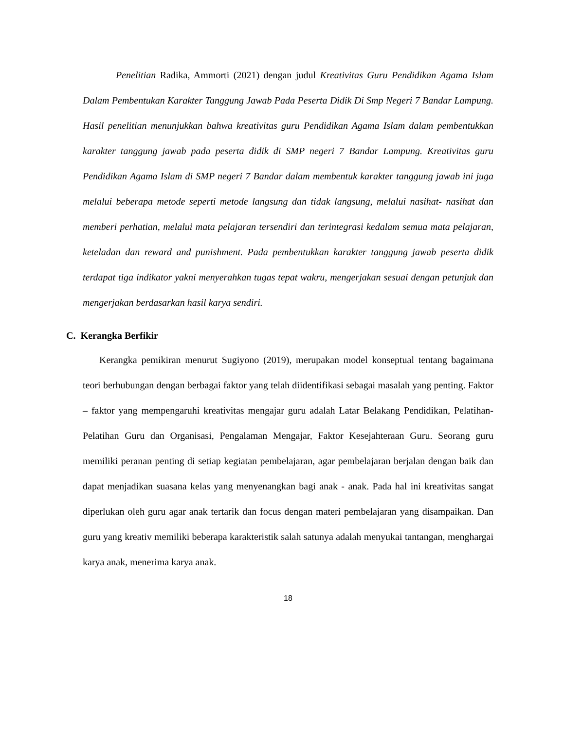Penelitian Radika, Ammorti (2021) dengan judul Kreativitas Guru Pendidikan Agama Islam Dalam Pembentukan Karakter Tanggung Jawab Pada Peserta Didik Di Smp Negeri 7 Bandar Lampung. Hasil penelitian menunjukkan bahwa kreativitas guru Pendidikan Agama Islam dalam pembentukkan karakter tanggung jawab pada peserta didik di SMP negeri 7 Bandar Lampung. Kreativitas guru Pendidikan Agama Islam di SMP negeri 7 Bandar dalam membentuk karakter tanggung jawab ini juga melalui beberapa metode seperti metode langsung dan tidak langsung, melalui nasihat- nasihat dan memberi perhatian, melalui mata pelajaran tersendiri dan terintegrasi kedalam semua mata pelajaran, keteladan dan reward and punishment. Pada pembentukkan karakter tanggung jawab peserta didik terdapat tiga indikator yakni menyerahkan tugas tepat wakru, mengerjakan sesuai dengan petunjuk dan mengerjakan berdasarkan hasil karya sendiri.
C. Kerangka Berfikir
Kerangka pemikiran menurut Sugiyono (2019), merupakan model konseptual tentang bagaimana teori berhubungan dengan berbagai faktor yang telah diidentifikasi sebagai masalah yang penting. Faktor – faktor yang mempengaruhi kreativitas mengajar guru adalah Latar Belakang Pendidikan, Pelatihan-Pelatihan Guru dan Organisasi, Pengalaman Mengajar, Faktor Kesejahteraan Guru. Seorang guru memiliki peranan penting di setiap kegiatan pembelajaran, agar pembelajaran berjalan dengan baik dan dapat menjadikan suasana kelas yang menyenangkan bagi anak - anak. Pada hal ini kreativitas sangat diperlukan oleh guru agar anak tertarik dan focus dengan materi pembelajaran yang disampaikan. Dan guru yang kreativ memiliki beberapa karakteristik salah satunya adalah menyukai tantangan, menghargai karya anak, menerima karya anak.
18